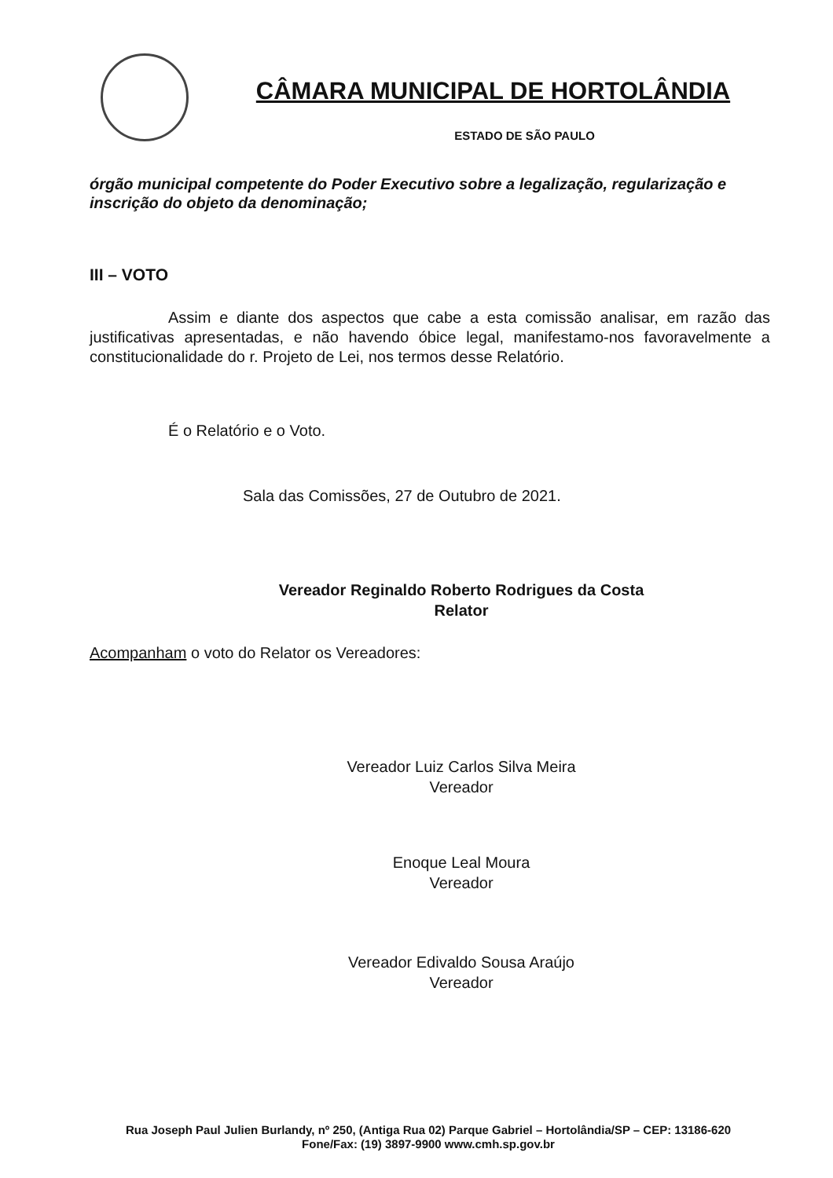CÂMARA MUNICIPAL DE HORTOLÂNDIA
ESTADO DE SÃO PAULO
órgão municipal competente do Poder Executivo sobre a legalização, regularização e inscrição do objeto da denominação;
III – VOTO
Assim e diante dos aspectos que cabe a esta comissão analisar, em razão das justificativas apresentadas, e não havendo óbice legal, manifestamo-nos favoravelmente a constitucionalidade do r. Projeto de Lei, nos termos desse Relatório.
É o Relatório e o Voto.
Sala das Comissões, 27 de Outubro de 2021.
Vereador Reginaldo Roberto Rodrigues da Costa
Relator
Acompanham o voto do Relator os Vereadores:
Vereador Luiz Carlos Silva Meira
Vereador
Enoque Leal Moura
Vereador
Vereador Edivaldo Sousa Araújo
Vereador
Rua Joseph Paul Julien Burlandy, nº 250, (Antiga Rua 02) Parque Gabriel – Hortolândia/SP – CEP: 13186-620
Fone/Fax: (19) 3897-9900 www.cmh.sp.gov.br